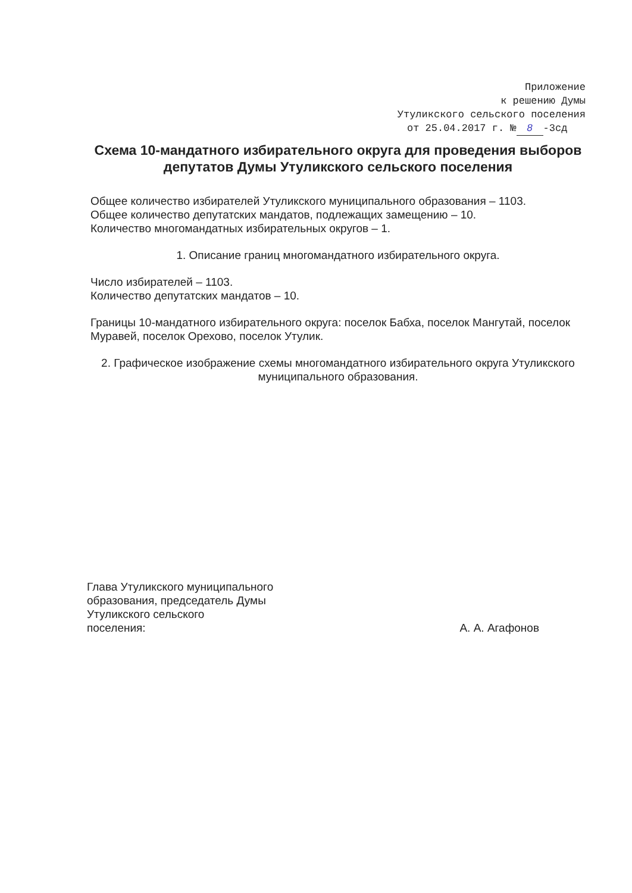Приложение
к решению Думы
Утуликского сельского поселения
от 25.04.2017 г. № 8 -3сд
Схема 10-мандатного избирательного округа для проведения выборов депутатов Думы Утуликского сельского поселения
Общее количество избирателей Утуликского муниципального образования – 1103.
Общее количество депутатских мандатов, подлежащих замещению – 10.
Количество многомандатных избирательных округов – 1.
1. Описание границ многомандатного избирательного округа.
Число избирателей – 1103.
Количество депутатских мандатов – 10.
Границы 10-мандатного избирательного округа: поселок Бабха, поселок Мангутай, поселок Муравей, поселок Орехово, поселок Утулик.
2. Графическое изображение схемы многомандатного избирательного округа Утуликского муниципального образования.
Глава Утуликского муниципального
образования, председатель Думы
Утуликского сельского
поселения:
А. А. Агафонов